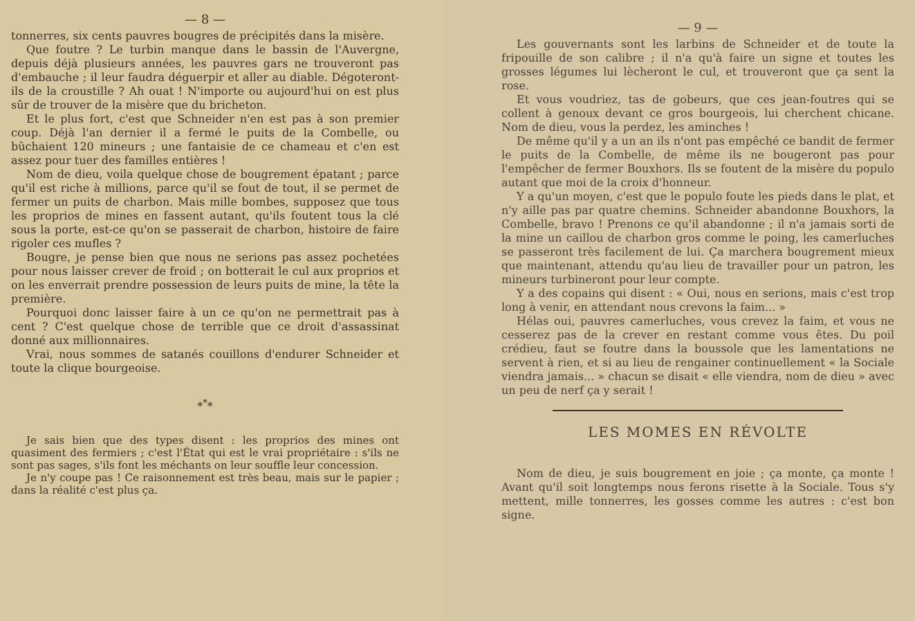— 8 —
tonnerres, six cents pauvres bougres de précipités dans la misère.
Que foutre ? Le turbin manque dans le bassin de l'Auvergne, depuis déjà plusieurs années, les pauvres gars ne trouveront pas d'embauche ; il leur faudra déguerpir et aller au diable. Dégoteront-ils de la croustille ? Ah ouat ! N'importe ou aujourd'hui on est plus sûr de trouver de la misère que du bricheton.
Et le plus fort, c'est que Schneider n'en est pas à son premier coup. Déjà l'an dernier il a fermé le puits de la Combelle, ou bûchaient 120 mineurs ; une fantaisie de ce chameau et c'en est assez pour tuer des familles entières !
Nom de dieu, voila quelque chose de bougrement épatant ; parce qu'il est riche à millions, parce qu'il se fout de tout, il se permet de fermer un puits de charbon. Mais mille bombes, supposez que tous les proprios de mines en fassent autant, qu'ils foutent tous la clé sous la porte, est-ce qu'on se passerait de charbon, histoire de faire rigoler ces mufles ?
Bougre, je pense bien que nous ne serions pas assez pochetées pour nous laisser crever de froid ; on botterait le cul aux proprios et on les enverrait prendre possession de leurs puits de mine, la tête la première.
Pourquoi donc laisser faire à un ce qu'on ne permettrait pas à cent ? C'est quelque chose de terrible que ce droit d'assassinat donné aux millionnaires.
Vrai, nous sommes de satanés couillons d'endurer Schneider et toute la clique bourgeoise.
*<sup>*</sup>*
Je sais bien que des types disent : les proprios des mines ont quasiment des fermiers ; c'est l'État qui est le vrai propriétaire : s'ils ne sont pas sages, s'ils font les méchants on leur souffle leur concession.
Je n'y coupe pas ! Ce raisonnement est très beau, mais sur le papier ; dans la réalité c'est plus ça.
— 9 —
Les gouvernants sont les larbins de Schneider et de toute la fripouille de son calibre ; il n'a qu'à faire un signe et toutes les grosses légumes lui lècheront le cul, et trouveront que ça sent la rose.
Et vous voudriez, tas de gobeurs, que ces jean-foutres qui se collent à genoux devant ce gros bourgeois, lui cherchent chicane. Nom de dieu, vous la perdez, les aminches !
De même qu'il y a un an ils n'ont pas empêché ce bandit de fermer le puits de la Combelle, de même ils ne bougeront pas pour l'empêcher de fermer Bouxhors. Ils se foutent de la misère du populo autant que moi de la croix d'honneur.
Y a qu'un moyen, c'est que le populo foute les pieds dans le plat, et n'y aille pas par quatre chemins. Schneider abandonne Bouxhors, la Combelle, bravo ! Prenons ce qu'il abandonne ; il n'a jamais sorti de la mine un caillou de charbon gros comme le poing, les camerluches se passeront très facilement de lui. Ça marchera bougrement mieux que maintenant, attendu qu'au lieu de travailler pour un patron, les mineurs turbineront pour leur compte.
Y a des copains qui disent : « Oui, nous en serions, mais c'est trop long à venir, en attendant nous crevons la faim... »
Hélas oui, pauvres camerluches, vous crevez la faim, et vous ne cesserez pas de la crever en restant comme vous êtes. Du poil crédieu, faut se foutre dans la boussole que les lamentations ne servent à rien, et si au lieu de rengainer continuellement « la Sociale viendra jamais... » chacun se disait « elle viendra, nom de dieu » avec un peu de nerf ça y serait !
LES MOMES EN RÉVOLTE
Nom de dieu, je suis bougrement en joie ; ça monte, ça monte ! Avant qu'il soit longtemps nous ferons risette à la Sociale. Tous s'y mettent, mille tonnerres, les gosses comme les autres : c'est bon signe.